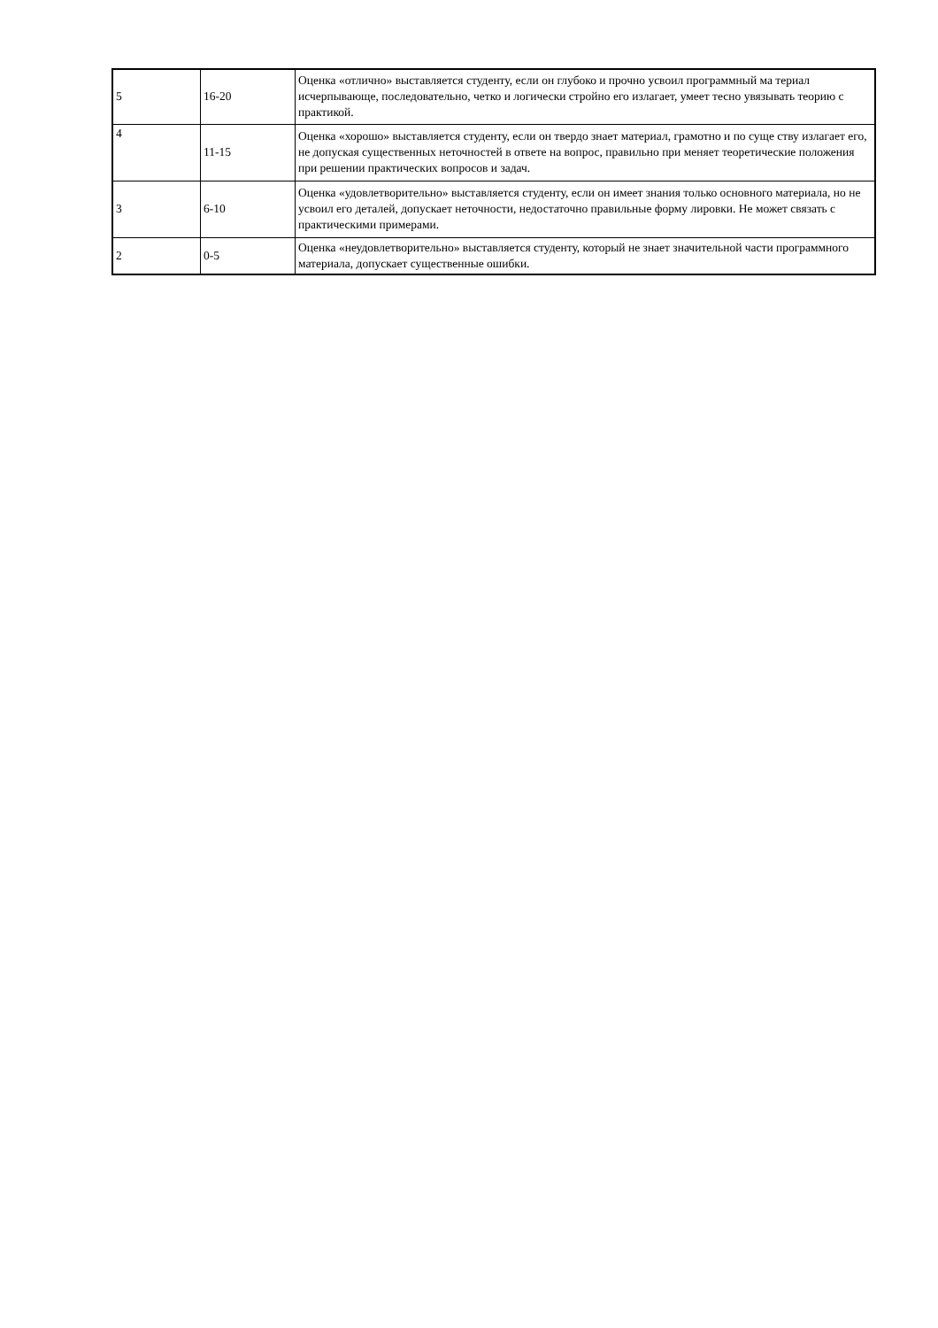| 5 | 16-20 | Оценка «отлично» выставляется студенту, если он глубоко и прочно усвоил программный ма териал исчерпывающе, последовательно, четко и логически стройно его излагает, умеет тесно увязывать теорию с практикой. |
| 4 | 11-15 | Оценка «хорошо» выставляется студенту, если он твердо знает материал, грамотно и по суще ству излагает его, не допуская существенных неточностей в ответе на вопрос, правильно при меняет теоретические положения при решении практических вопросов и задач. |
| 3 | 6-10 | Оценка «удовлетворительно» выставляется студенту, если он имеет знания только основного материала, но не усвоил его деталей, допускает неточности, недостаточно правильные форму лировки. Не может связать с практическими примерами. |
| 2 | 0-5 | Оценка «неудовлетворительно» выставляется студенту, который не знает значительной части программного материала, допускает существенные ошибки. |